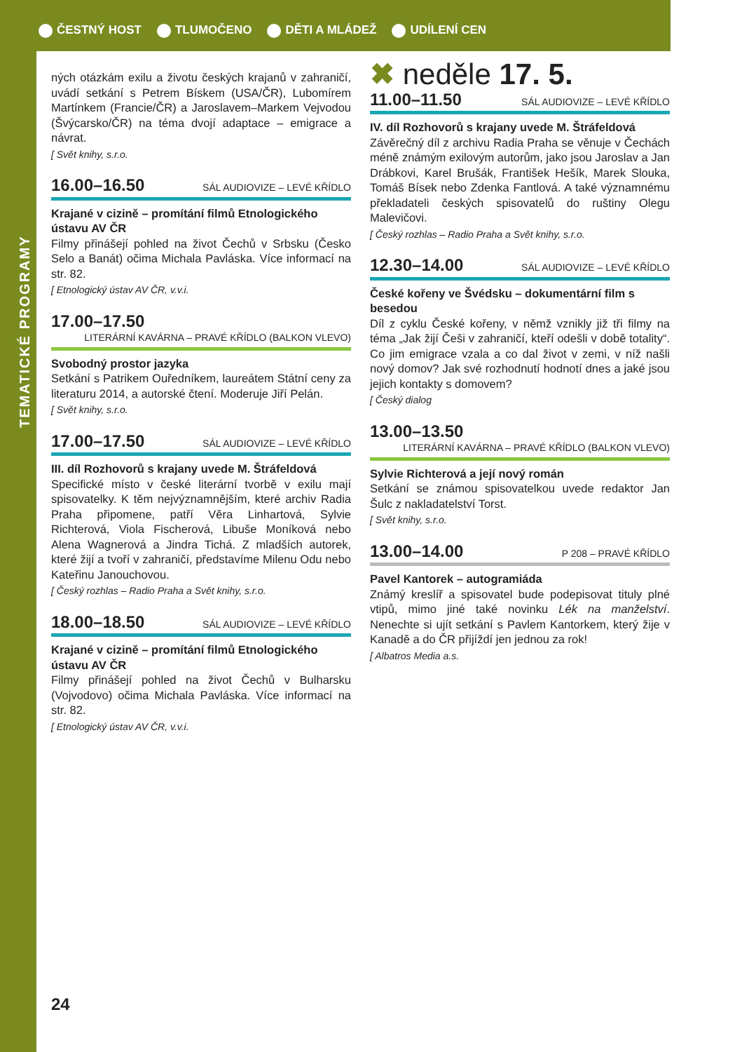ČESTNÝ HOST TLUMOČENO DĚTI A MLÁDEŽ UDÍLENÍ CEN
TEMATICKÉ PROGRAMY
ných otázkám exilu a životu českých krajanů v zahraničí, uvádí setkání s Petrem Bískem (USA/ČR), Lubomírem Martínkem (Francie/ČR) a Jaroslavem–Markem Vejvodou (Švýcarsko/ČR) na téma dvojí adaptace – emigrace a návrat.
[ Svět knihy, s.r.o.
16.00–16.50 SÁL AUDIOVIZE – LEVÉ KŘÍDLO
Krajané v cizině – promítání filmů Etnologického ústavu AV ČR
Filmy přinášejí pohled na život Čechů v Srbsku (Česko Selo a Banát) očima Michala Pavláska. Více informací na str. 82.
[ Etnologický ústav AV ČR, v.v.i.
17.00–17.50
LITERÁRNÍ KAVÁRNA – PRAVÉ KŘÍDLO (BALKON VLEVO)
Svobodný prostor jazyka
Setkání s Patrikem Ouředníkem, laureátem Státní ceny za literaturu 2014, a autorské čtení. Moderuje Jiří Pelán.
[ Svět knihy, s.r.o.
17.00–17.50 SÁL AUDIOVIZE – LEVÉ KŘÍDLO
III. díl Rozhovorů s krajany uvede M. Štráfeldová
Specifické místo v české literární tvorbě v exilu mají spisovatelky. K těm nejvýznamnějším, které archiv Radia Praha připomene, patří Věra Linhartová, Sylvie Richterová, Viola Fischerová, Libuše Moníková nebo Alena Wagnerová a Jindra Tichá. Z mladších autorek, které žijí a tvoří v zahraničí, představíme Milenu Odu nebo Kateřinu Janouchovou.
[ Český rozhlas – Radio Praha a Svět knihy, s.r.o.
18.00–18.50 SÁL AUDIOVIZE – LEVÉ KŘÍDLO
Krajané v cizině – promítání filmů Etnologického ústavu AV ČR
Filmy přinášejí pohled na život Čechů v Bulharsku (Vojvodovo) očima Michala Pavláska. Více informací na str. 82.
[ Etnologický ústav AV ČR, v.v.i.
✖ neděle 17. 5.
11.00–11.50 SÁL AUDIOVIZE – LEVÉ KŘÍDLO
IV. díl Rozhovorů s krajany uvede M. Štráfeldová
Závěrečný díl z archivu Radia Praha se věnuje v Čechách méně známým exilovým autorům, jako jsou Jaroslav a Jan Drábkovi, Karel Brušák, František Hešík, Marek Slouka, Tomáš Bísek nebo Zdenka Fantlová. A také významnému překladateli českých spisovatelů do ruštiny Olegu Malevičovi.
[ Český rozhlas – Radio Praha a Svět knihy, s.r.o.
12.30–14.00 SÁL AUDIOVIZE – LEVÉ KŘÍDLO
České kořeny ve Švédsku – dokumentární film s besedou
Díl z cyklu České kořeny, v němž vznikly již tři filmy na téma „Jak žijí Češi v zahraničí, kteří odešli v době totality“. Co jim emigrace vzala a co dal život v zemi, v níž našli nový domov? Jak své rozhodnutí hodnotí dnes a jaké jsou jejich kontakty s domovem?
[ Český dialog
13.00–13.50
LITERÁRNÍ KAVÁRNA – PRAVÉ KŘÍDLO (BALKON VLEVO)
Sylvie Richterová a její nový román
Setkání se známou spisovatelkou uvede redaktor Jan Šulc z nakladatelství Torst.
[ Svět knihy, s.r.o.
13.00–14.00 P 208 – PRAVÉ KŘÍDLO
Pavel Kantorek – autogramiáda
Známý kreslíř a spisovatel bude podepisovat tituly plné vtipů, mimo jiné také novinku Lék na manželství. Nenechte si ujít setkání s Pavlem Kantorkem, který žije v Kanadě a do ČR přijíždí jen jednou za rok!
[ Albatros Media a.s.
24